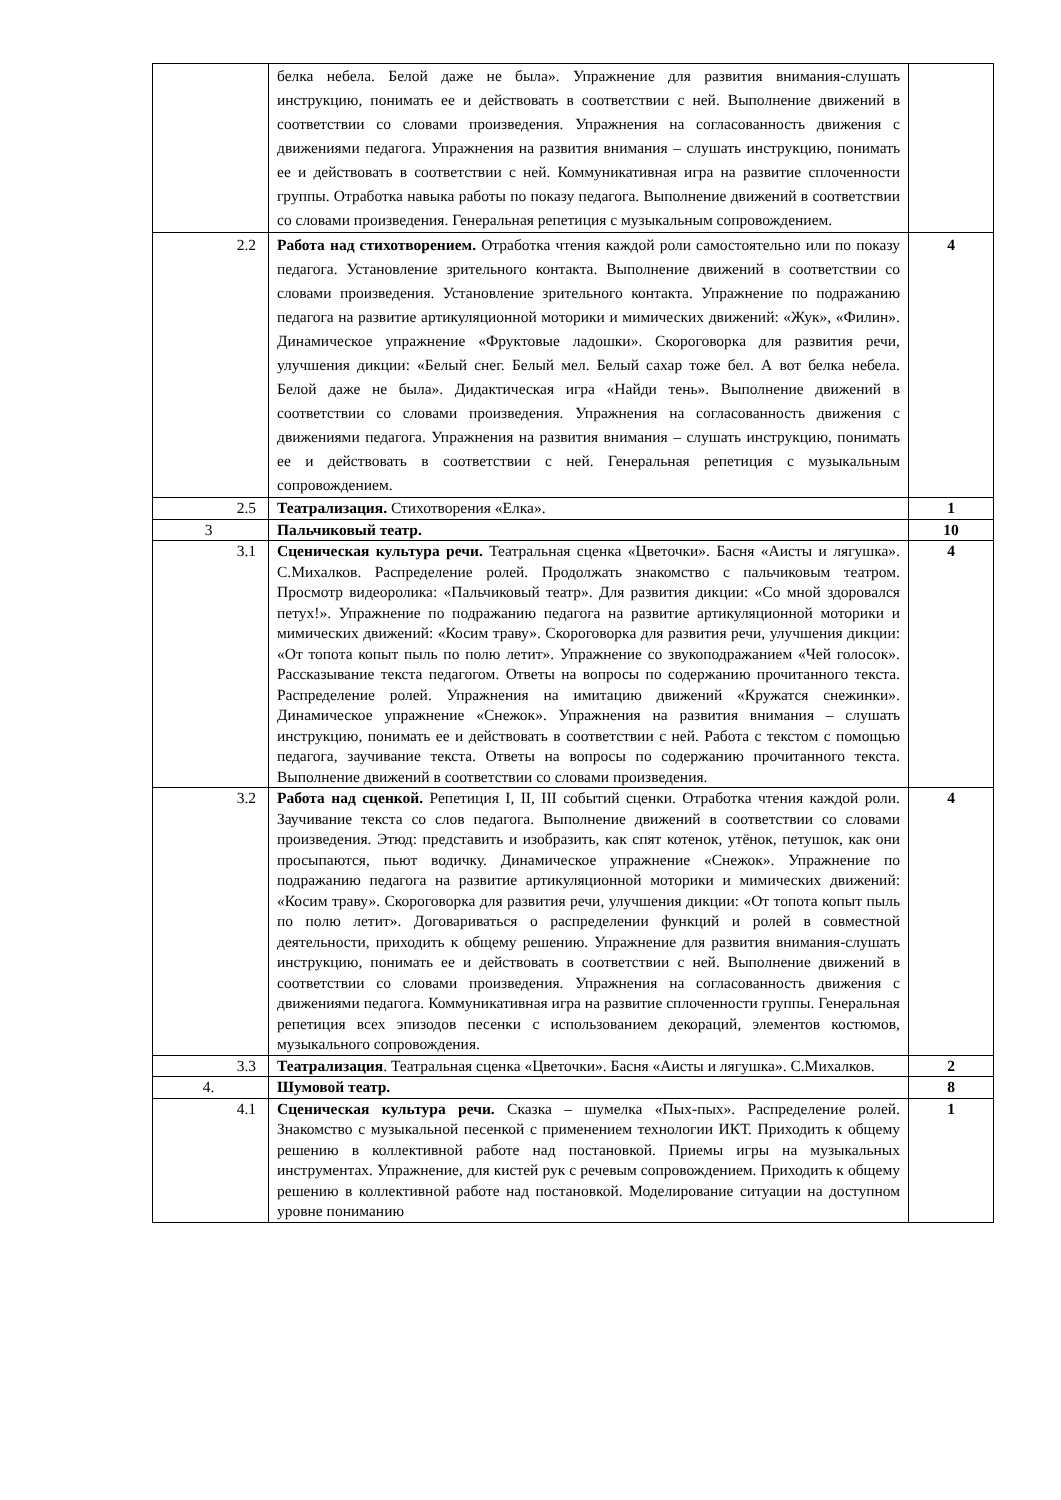| | белка небела. Белой даже не была». Упражнение для развития внимания-слушать инструкцию, понимать ее и действовать в соответствии с ней. Выполнение движений в соответствии со словами произведения. Упражнения на согласованность движения с движениями педагога. Упражнения на развития внимания – слушать инструкцию, понимать ее и действовать в соответствии с ней. Коммуникативная игра на развитие сплоченности группы. Отработка навыка работы по показу педагога. Выполнение движений в соответствии со словами произведения. Генеральная репетиция с музыкальным сопровождением. | |
| 2.2 | Работа над стихотворением. Отработка чтения каждой роли самостоятельно или по показу педагога. Установление зрительного контакта. Выполнение движений в соответствии со словами произведения. Установление зрительного контакта. Упражнение по подражанию педагога на развитие артикуляционной моторики и мимических движений: «Жук», «Филин». Динамическое упражнение «Фруктовые ладошки». Скороговорка для развития речи, улучшения дикции: «Белый снег. Белый мел. Белый сахар тоже бел. А вот белка небела. Белой даже не была». Дидактическая игра «Найди тень». Выполнение движений в соответствии со словами произведения. Упражнения на согласованность движения с движениями педагога. Упражнения на развития внимания – слушать инструкцию, понимать ее и действовать в соответствии с ней. Генеральная репетиция с музыкальным сопровождением. | 4 |
| 2.5 | Театрализация. Стихотворения «Елка». | 1 |
| 3 | Пальчиковый театр. | 10 |
| 3.1 | Сценическая культура речи. Театральная сценка «Цветочки». Басня «Аисты и лягушка». С.Михалков. Распределение ролей. Продолжать знакомство с пальчиковым театром. Просмотр видеоролика: «Пальчиковый театр». Для развития дикции: «Со мной здоровался петух!». Упражнение по подражанию педагога на развитие артикуляционной моторики и мимических движений: «Косим траву». Скороговорка для развития речи, улучшения дикции: «От топота копыт пыль по полю летит». Упражнение со звукоподражанием «Чей голосок». Рассказывание текста педагогом. Ответы на вопросы по содержанию прочитанного текста. Распределение ролей. Упражнения на имитацию движений «Кружатся снежинки». Динамическое упражнение «Снежок». Упражнения на развития внимания – слушать инструкцию, понимать ее и действовать в соответствии с ней. Работа с текстом с помощью педагога, заучивание текста. Ответы на вопросы по содержанию прочитанного текста. Выполнение движений в соответствии со словами произведения. | 4 |
| 3.2 | Работа над сценкой. Репетиция I, II, III событий сценки. Отработка чтения каждой роли. Заучивание текста со слов педагога. Выполнение движений в соответствии со словами произведения. Этюд: представить и изобразить, как спят котенок, утёнок, петушок, как они просыпаются, пьют водичку. Динамическое упражнение «Снежок». Упражнение по подражанию педагога на развитие артикуляционной моторики и мимических движений: «Косим траву». Скороговорка для развития речи, улучшения дикции: «От топота копыт пыль по полю летит». Договариваться о распределении функций и ролей в совместной деятельности, приходить к общему решению. Упражнение для развития внимания-слушать инструкцию, понимать ее и действовать в соответствии с ней. Выполнение движений в соответствии со словами произведения. Упражнения на согласованность движения с движениями педагога. Коммуникативная игра на развитие сплоченности группы. Генеральная репетиция всех эпизодов песенки с использованием декораций, элементов костюмов, музыкального сопровождения. | 4 |
| 3.3 | Театрализация . Театральная сценка «Цветочки». Басня «Аисты и лягушка». С.Михалков. | 2 |
| 4. | Шумовой театр. | 8 |
| 4.1 | Сценическая культура речи. Сказка – шумелка «Пых-пых». Распределение ролей. Знакомство с музыкальной песенкой с применением технологии ИКТ. Приходить к общему решению в коллективной работе над постановкой. Приемы игры на музыкальных инструментах. Упражнение, для кистей рук с речевым сопровождением. Приходить к общему решению в коллективной работе над постановкой. Моделирование ситуации на доступном уровне пониманию | 1 |